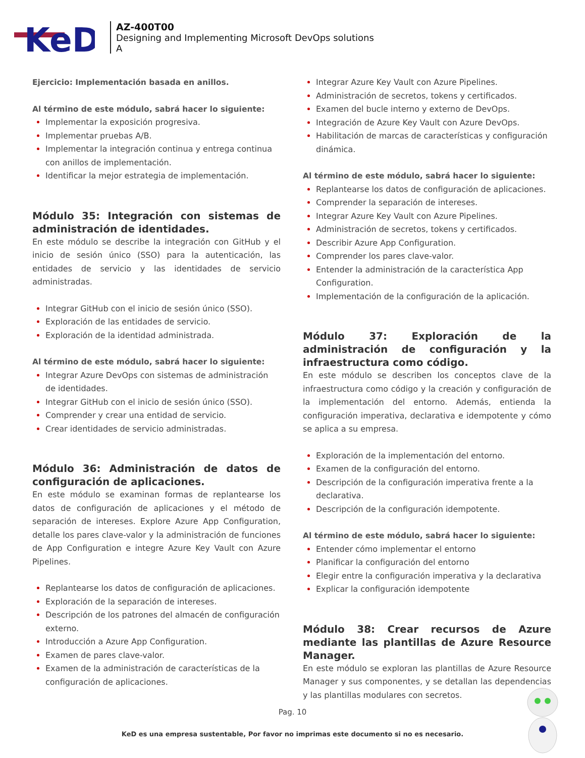KeD
AZ-400T00
Designing and Implementing Microsoft DevOps solutions
A
Ejercicio: Implementación basada en anillos.
Al término de este módulo, sabrá hacer lo siguiente:
Implementar la exposición progresiva.
Implementar pruebas A/B.
Implementar la integración continua y entrega continua con anillos de implementación.
Identificar la mejor estrategia de implementación.
Módulo 35: Integración con sistemas de administración de identidades.
En este módulo se describe la integración con GitHub y el inicio de sesión único (SSO) para la autenticación, las entidades de servicio y las identidades de servicio administradas.
Integrar GitHub con el inicio de sesión único (SSO).
Exploración de las entidades de servicio.
Exploración de la identidad administrada.
Al término de este módulo, sabrá hacer lo siguiente:
Integrar Azure DevOps con sistemas de administración de identidades.
Integrar GitHub con el inicio de sesión único (SSO).
Comprender y crear una entidad de servicio.
Crear identidades de servicio administradas.
Módulo 36: Administración de datos de configuración de aplicaciones.
En este módulo se examinan formas de replantearse los datos de configuración de aplicaciones y el método de separación de intereses. Explore Azure App Configuration, detalle los pares clave-valor y la administración de funciones de App Configuration e integre Azure Key Vault con Azure Pipelines.
Replantearse los datos de configuración de aplicaciones.
Exploración de la separación de intereses.
Descripción de los patrones del almacén de configuración externo.
Introducción a Azure App Configuration.
Examen de pares clave-valor.
Examen de la administración de características de la configuración de aplicaciones.
Integrar Azure Key Vault con Azure Pipelines.
Administración de secretos, tokens y certificados.
Examen del bucle interno y externo de DevOps.
Integración de Azure Key Vault con Azure DevOps.
Habilitación de marcas de características y configuración dinámica.
Al término de este módulo, sabrá hacer lo siguiente:
Replantearse los datos de configuración de aplicaciones.
Comprender la separación de intereses.
Integrar Azure Key Vault con Azure Pipelines.
Administración de secretos, tokens y certificados.
Describir Azure App Configuration.
Comprender los pares clave-valor.
Entender la administración de la característica App Configuration.
Implementación de la configuración de la aplicación.
Módulo 37: Exploración de la administración de configuración y la infraestructura como código.
En este módulo se describen los conceptos clave de la infraestructura como código y la creación y configuración de la implementación del entorno. Además, entienda la configuración imperativa, declarativa e idempotente y cómo se aplica a su empresa.
Exploración de la implementación del entorno.
Examen de la configuración del entorno.
Descripción de la configuración imperativa frente a la declarativa.
Descripción de la configuración idempotente.
Al término de este módulo, sabrá hacer lo siguiente:
Entender cómo implementar el entorno
Planificar la configuración del entorno
Elegir entre la configuración imperativa y la declarativa
Explicar la configuración idempotente
Módulo 38: Crear recursos de Azure mediante las plantillas de Azure Resource Manager.
En este módulo se exploran las plantillas de Azure Resource Manager y sus componentes, y se detallan las dependencias y las plantillas modulares con secretos.
Pag. 10
KeD es una empresa sustentable, Por favor no imprimas este documento si no es necesario.